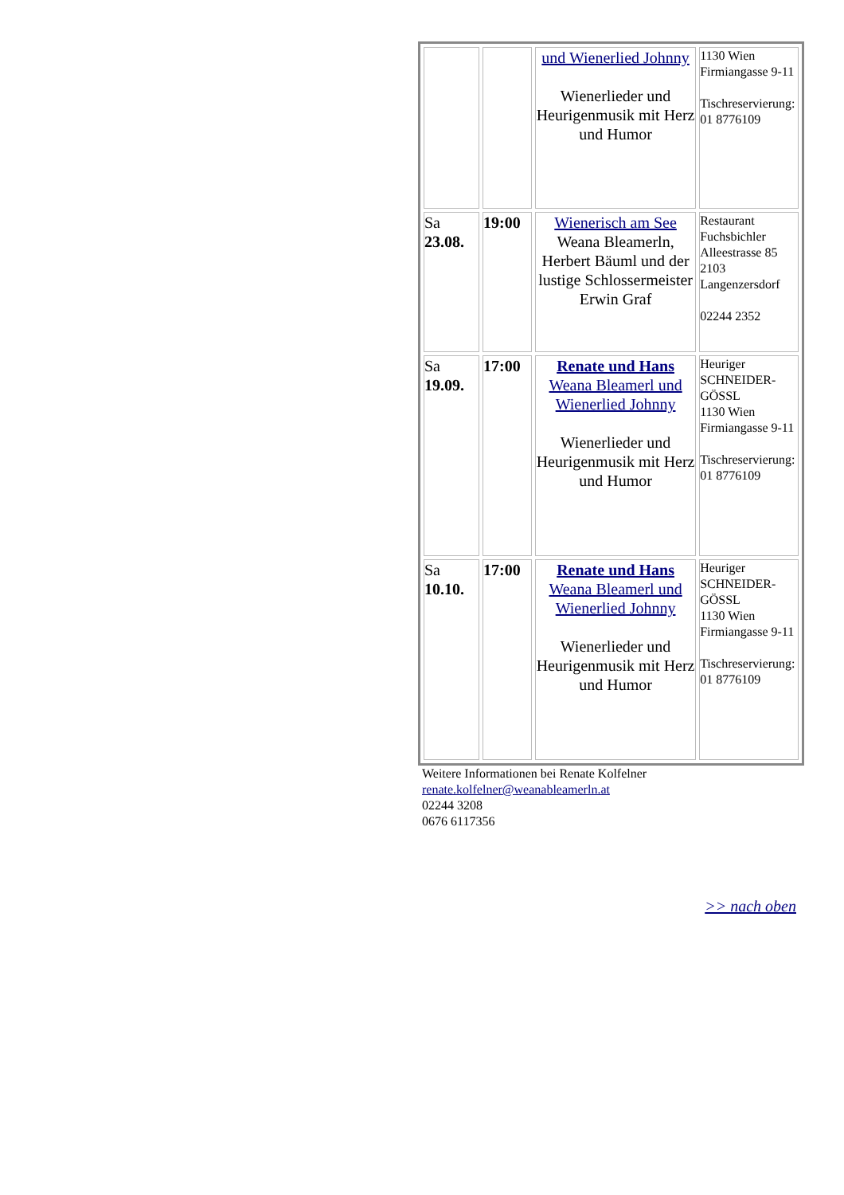| | | und Wienerlied Johnny Wienerlieder und Heurigenmusik mit Herz und Humor | 1130 Wien Firmiangasse 9-11 Tischreservierung: 01 8776109 |
| Sa 23.08. | 19:00 | Wienerisch am See Weana Bleamerln, Herbert Bäuml und der lustige Schlossermeister Erwin Graf | Restaurant Fuchsbichler Alleestrasse 85 2103 Langenzersdorf 02244 2352 |
| Sa 19.09. | 17:00 | Renate und Hans Weana Bleamerl und Wienerlied Johnny Wienerlieder und Heurigenmusik mit Herz und Humor | Heuriger SCHNEIDER-GÖSSL 1130 Wien Firmiangasse 9-11 Tischreservierung: 01 8776109 |
| Sa 10.10. | 17:00 | Renate und Hans Weana Bleamerl und Wienerlied Johnny Wienerlieder und Heurigenmusik mit Herz und Humor | Heuriger SCHNEIDER-GÖSSL 1130 Wien Firmiangasse 9-11 Tischreservierung: 01 8776109 |
Weitere Informationen bei Renate Kolfelner
renate.kolfelner@weanableamerln.at
02244 3208
0676 6117356
>> nach oben